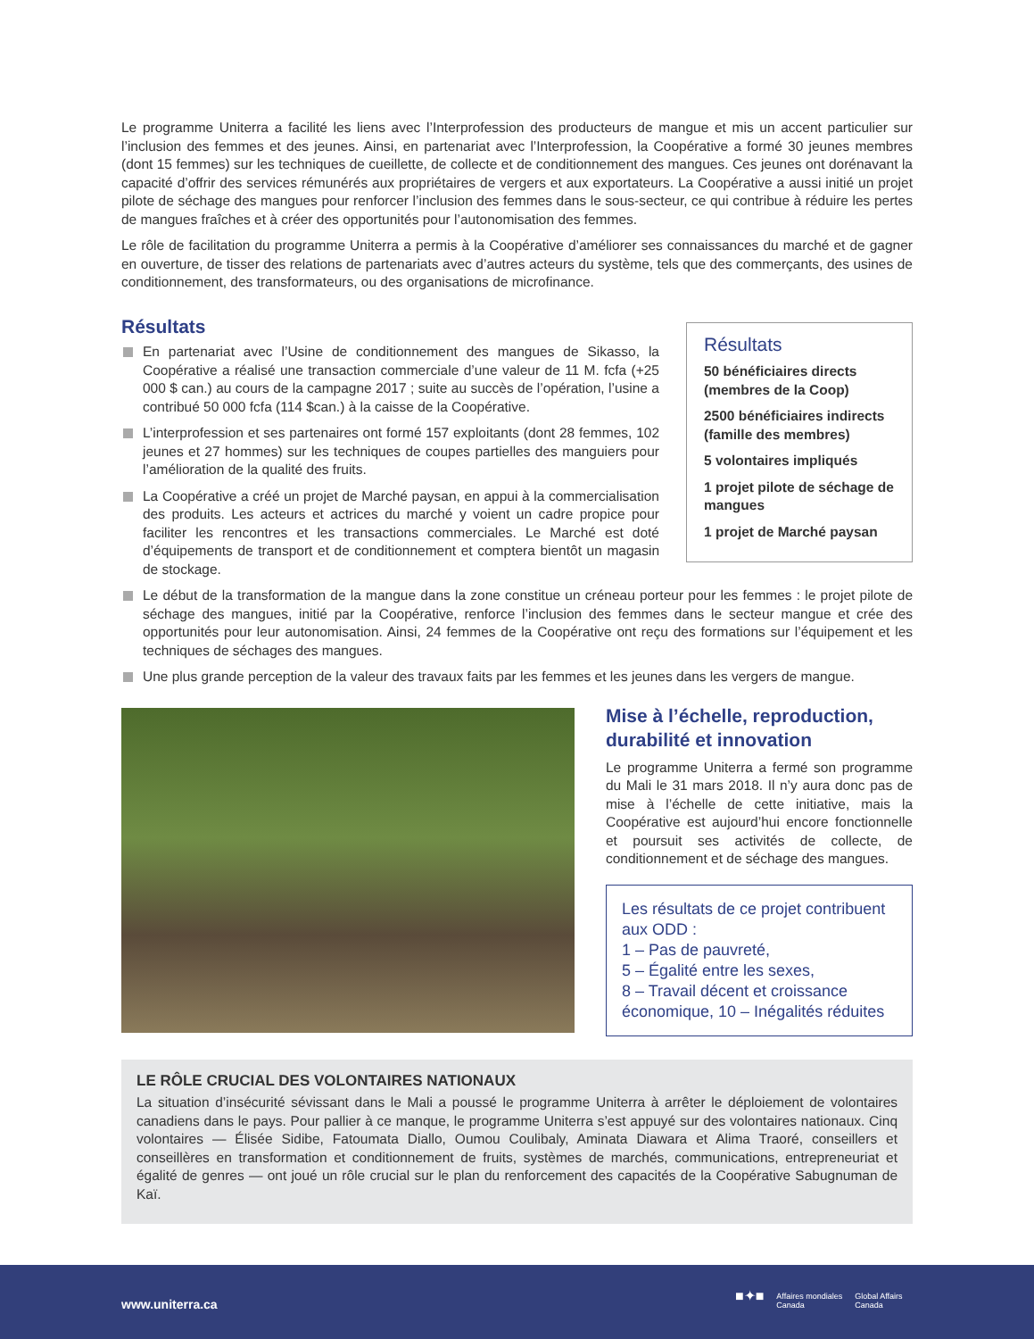Le programme Uniterra a facilité les liens avec l’Interprofession des producteurs de mangue et mis un accent particulier sur l’inclusion des femmes et des jeunes. Ainsi, en partenariat avec l’Interprofession, la Coopérative a formé 30 jeunes membres (dont 15 femmes) sur les techniques de cueillette, de collecte et de conditionnement des mangues. Ces jeunes ont dorénavant la capacité d’offrir des services rémunérés aux propriétaires de vergers et aux exportateurs. La Coopérative a aussi initié un projet pilote de séchage des mangues pour renforcer l’inclusion des femmes dans le sous-secteur, ce qui contribue à réduire les pertes de mangues fraîches et à créer des opportunités pour l’autonomisation des femmes.
Le rôle de facilitation du programme Uniterra a permis à la Coopérative d’améliorer ses connaissances du marché et de gagner en ouverture, de tisser des relations de partenariats avec d’autres acteurs du système, tels que des commerçants, des usines de conditionnement, des transformateurs, ou des organisations de microfinance.
Résultats
En partenariat avec l’Usine de conditionnement des mangues de Sikasso, la Coopérative a réalisé une transaction commerciale d’une valeur de 11 M. fcfa (+25 000 $ can.) au cours de la campagne 2017 ; suite au succès de l’opération, l’usine a contribué 50 000 fcfa (114 $can.) à la caisse de la Coopérative.
L’interprofession et ses partenaires ont formé 157 exploitants (dont 28 femmes, 102 jeunes et 27 hommes) sur les techniques de coupes partielles des manguiers pour l’amélioration de la qualité des fruits.
La Coopérative a créé un projet de Marché paysan, en appui à la commercialisation des produits. Les acteurs et actrices du marché y voient un cadre propice pour faciliter les rencontres et les transactions commerciales. Le Marché est doté d’équipements de transport et de conditionnement et comptera bientôt un magasin de stockage.
Résultats
50 bénéficiaires directs (membres de la Coop)
2500 bénéficiaires indirects (famille des membres)
5 volontaires impliqués
1 projet pilote de séchage de mangues
1 projet de Marché paysan
Le début de la transformation de la mangue dans la zone constitue un créneau porteur pour les femmes : le projet pilote de séchage des mangues, initié par la Coopérative, renforce l’inclusion des femmes dans le secteur mangue et crée des opportunités pour leur autonomisation. Ainsi, 24 femmes de la Coopérative ont reçu des formations sur l’équipement et les techniques de séchages des mangues.
Une plus grande perception de la valeur des travaux faits par les femmes et les jeunes dans les vergers de mangue.
Mise à l’échelle, reproduction, durabilité et innovation
Le programme Uniterra a fermé son programme du Mali le 31 mars 2018. Il n’y aura donc pas de mise à l’échelle de cette initiative, mais la Coopérative est aujourd’hui encore fonctionnelle et poursuit ses activités de collecte, de conditionnement et de séchage des mangues.
Les résultats de ce projet contribuent aux ODD :
1 – Pas de pauvreté,
5 – Égalité entre les sexes,
8 – Travail décent et croissance économique, 10 – Inégalités réduites
LE RÔLE CRUCIAL DES VOLONTAIRES NATIONAUX
La situation d’insécurité sévissant dans le Mali a poussé le programme Uniterra à arrêter le déploiement de volontaires canadiens dans le pays. Pour pallier à ce manque, le programme Uniterra s’est appuyé sur des volontaires nationaux. Cinq volontaires — Élisée Sidibe, Fatoumata Diallo, Oumou Coulibaly, Aminata Diawara et Alima Traoré, conseillers et conseillères en transformation et conditionnement de fruits, systèmes de marchés, communications, entrepreneuriat et égalité de genres — ont joué un rôle crucial sur le plan du renforcement des capacités de la Coopérative Sabugnuman de Kaï.
www.uniterra.ca
■✦■ Affaires mondiales
Canada Global Affairs
Canada